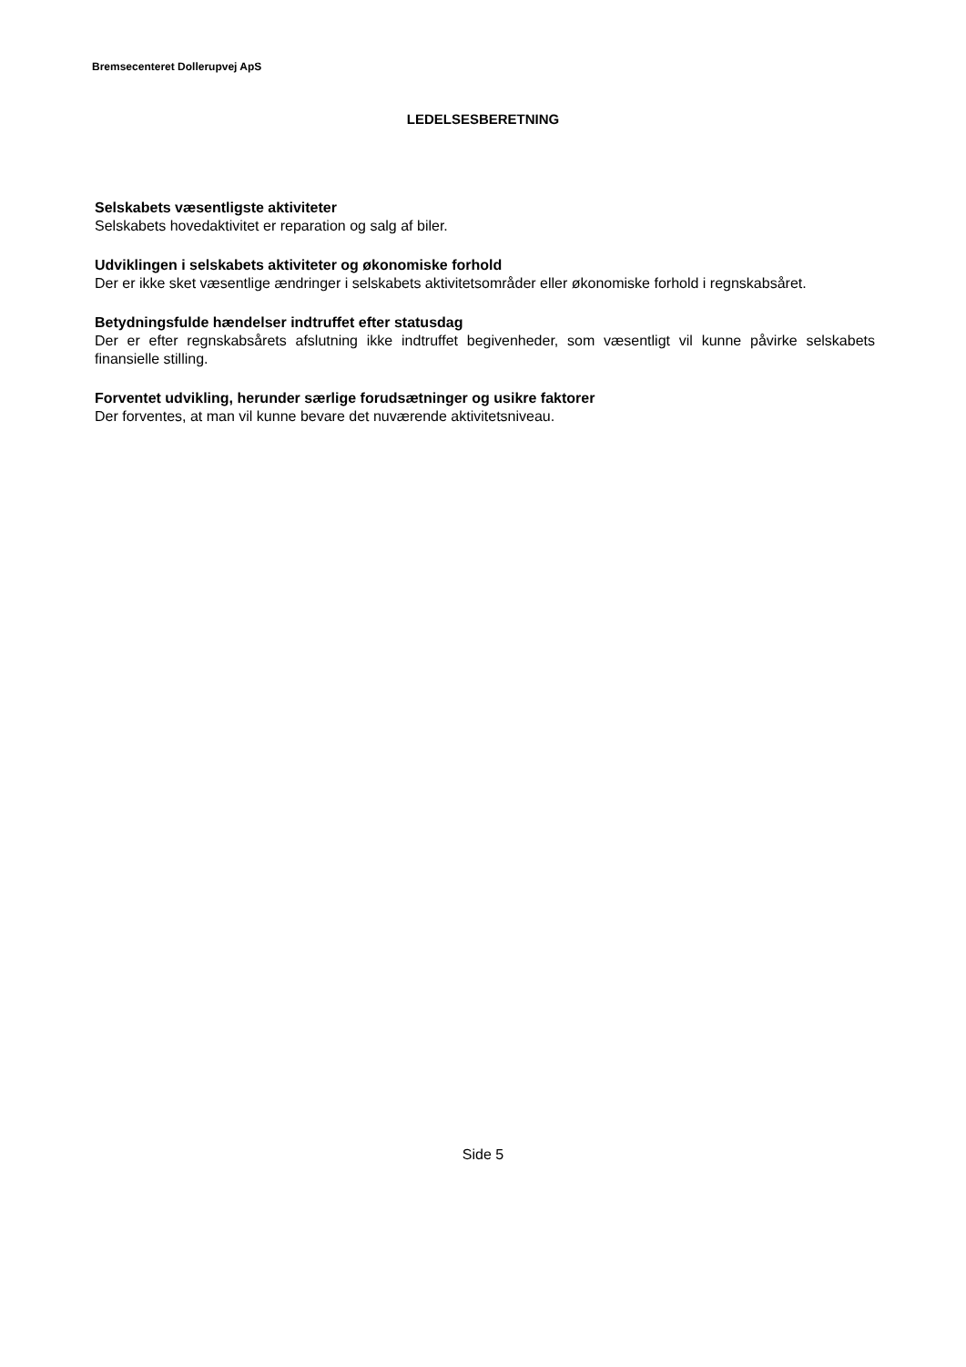Bremsecenteret Dollerupvej ApS
LEDELSESBERETNING
Selskabets væsentligste aktiviteter
Selskabets hovedaktivitet er reparation og salg af biler.
Udviklingen i selskabets aktiviteter og økonomiske forhold
Der er ikke sket væsentlige ændringer i selskabets aktivitetsområder eller økonomiske forhold i regnskabsåret.
Betydningsfulde hændelser indtruffet efter statusdag
Der er efter regnskabsårets afslutning ikke indtruffet begivenheder, som væsentligt vil kunne påvirke selskabets finansielle stilling.
Forventet udvikling, herunder særlige forudsætninger og usikre faktorer
Der forventes, at man vil kunne bevare det nuværende aktivitetsniveau.
Side 5